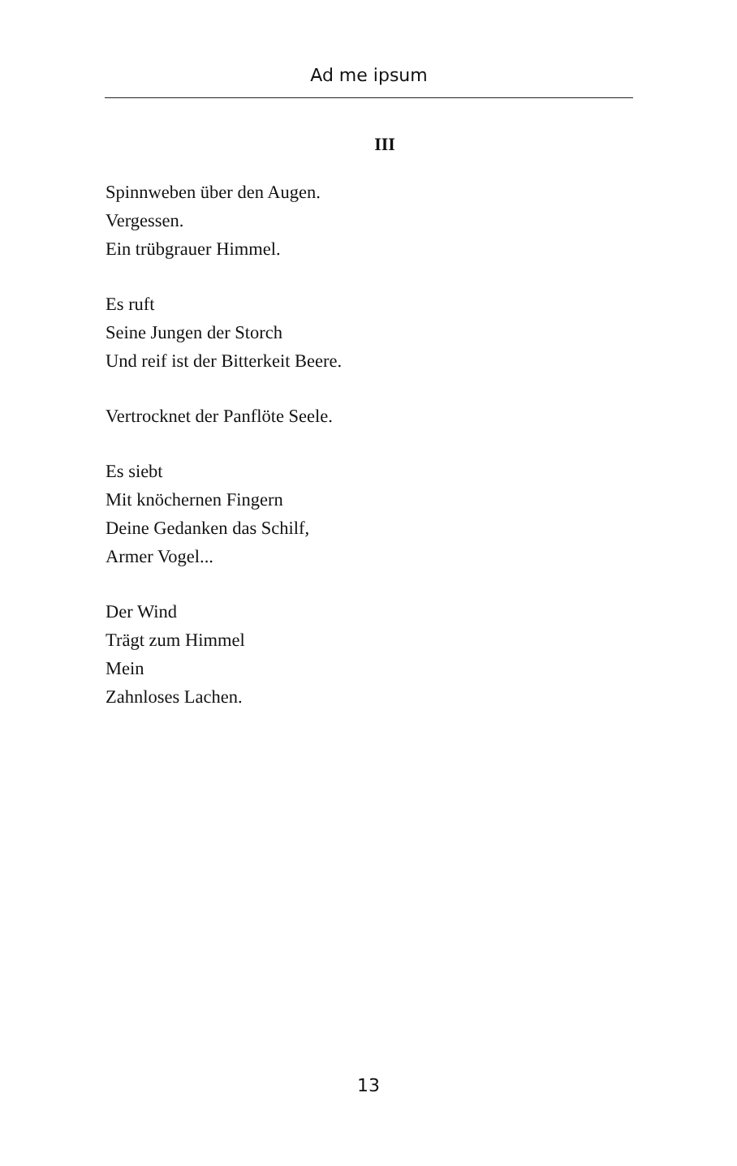Ad me ipsum
III
Spinnweben über den Augen.
Vergessen.
Ein trübgrauer Himmel.
Es ruft
Seine Jungen der Storch
Und reif ist der Bitterkeit Beere.
Vertrocknet der Panflöte Seele.
Es siebt
Mit knöchernen Fingern
Deine Gedanken das Schilf,
Armer Vogel...
Der Wind
Trägt zum Himmel
Mein
Zahnloses Lachen.
13